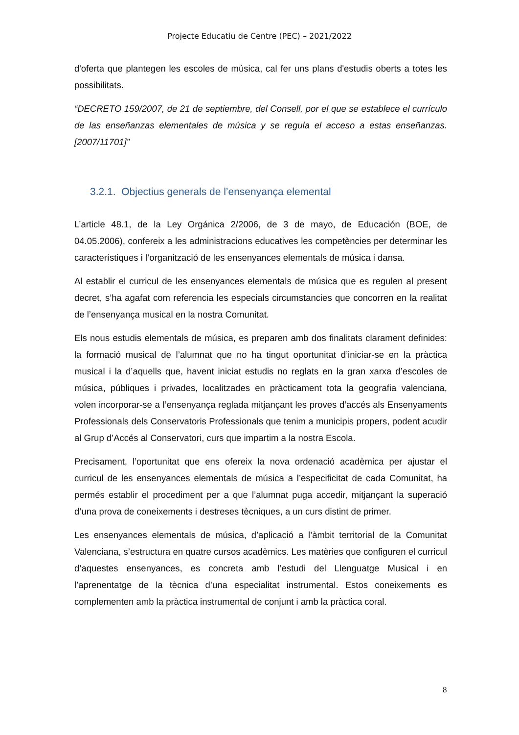Projecte Educatiu de Centre (PEC) – 2021/2022
d'oferta que plantegen les escoles de música, cal fer uns plans d'estudis oberts a totes les possibilitats.
“DECRETO 159/2007, de 21 de septiembre, del Consell, por el que se establece el currículo de las enseñanzas elementales de música y se regula el acceso a estas enseñanzas. [2007/11701]”
3.2.1. Objectius generals de l’ensenyança elemental
L’article 48.1, de la Ley Orgánica 2/2006, de 3 de mayo, de Educación (BOE, de 04.05.2006), confereix a les administracions educatives les competències per determinar les característiques i l’organització de les ensenyances elementals de música i dansa.
Al establir el curricul de les ensenyances elementals de música que es regulen al present decret, s’ha agafat com referencia les especials circumstancies que concorren en la realitat de l’ensenyança musical en la nostra Comunitat.
Els nous estudis elementals de música, es preparen amb dos finalitats clarament definides: la formació musical de l’alumnat que no ha tingut oportunitat d’iniciar-se en la pràctica musical i la d’aquells que, havent iniciat estudis no reglats en la gran xarxa d’escoles de música, públiques i privades, localitzades en pràcticament tota la geografia valenciana, volen incorporar-se a l’ensenyança reglada mitjançant les proves d’accés als Ensenyaments Professionals dels Conservatoris Professionals que tenim a municipis propers, podent acudir al Grup d’Accés al Conservatori, curs que impartim a la nostra Escola.
Precisament, l’oportunitat que ens ofereix la nova ordenació acadèmica per ajustar el curricul de les ensenyances elementals de música a l’especificitat de cada Comunitat, ha permés establir el procediment per a que l’alumnat puga accedir, mitjançant la superació d’una prova de coneixements i destreses tècniques, a un curs distint de primer.
Les ensenyances elementals de música, d’aplicació a l’àmbit territorial de la Comunitat Valenciana, s’estructura en quatre cursos acadèmics. Les matèries que configuren el curricul d’aquestes ensenyances, es concreta amb l’estudi del Llenguatge Musical i en l’aprenentatge de la tècnica d’una especialitat instrumental. Estos coneixements es complementen amb la pràctica instrumental de conjunt i amb la pràctica coral.
8